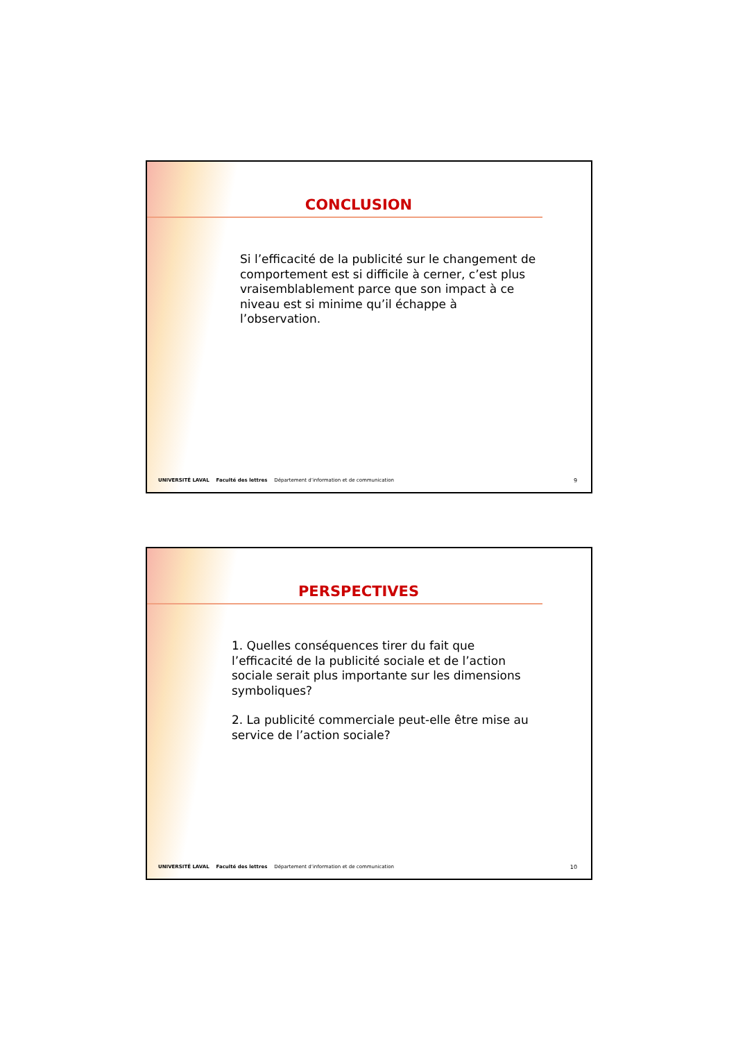CONCLUSION
Si l’efficacité de la publicité sur le changement de comportement est si difficile à cerner, c’est plus vraisemblablement parce que son impact à ce niveau est si minime qu’il échappe à l’observation.
UNIVERSITÉ LAVAL Faculté des lettres Département d’information et de communication 9
PERSPECTIVES
1. Quelles conséquences tirer du fait que l’efficacité de la publicité sociale et de l’action sociale serait plus importante sur les dimensions symboliques?
2. La publicité commerciale peut-elle être mise au service de l’action sociale?
UNIVERSITÉ LAVAL Faculté des lettres Département d’information et de communication 10